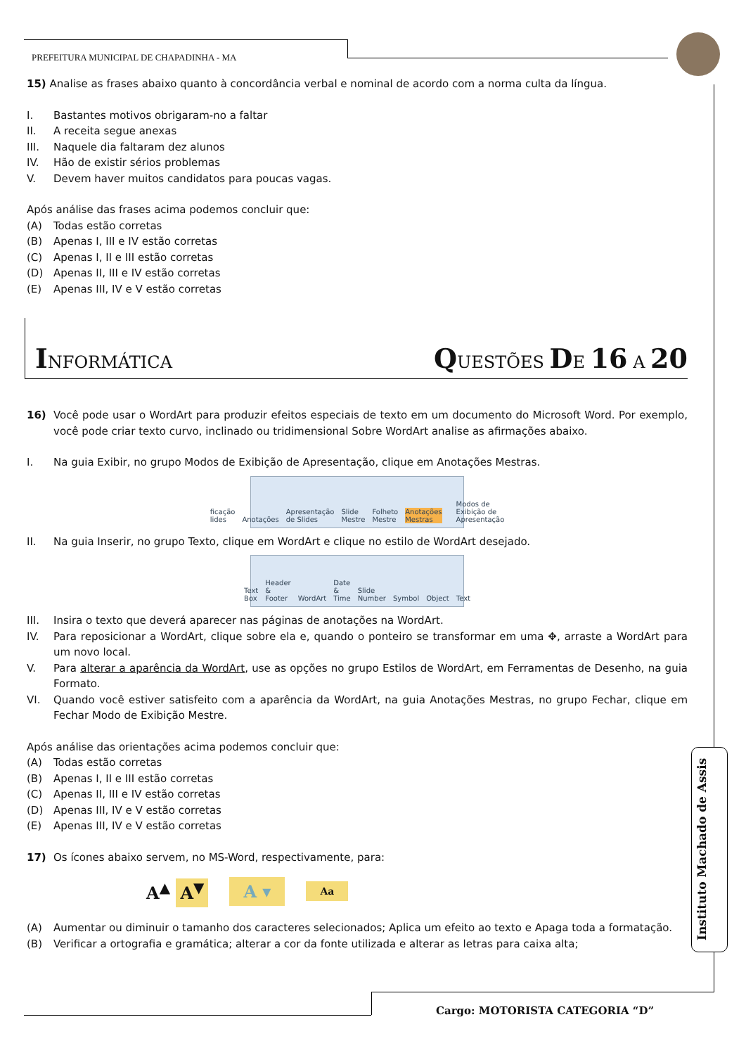PREFEITURA MUNICIPAL DE CHAPADINHA - MA
15) Analise as frases abaixo quanto à concordância verbal e nominal de acordo com a norma culta da língua.
I. Bastantes motivos obrigaram-no a faltar
II. A receita segue anexas
III. Naquele dia faltaram dez alunos
IV. Hão de existir sérios problemas
V. Devem haver muitos candidatos para poucas vagas.
Após análise das frases acima podemos concluir que:
(A) Todas estão corretas
(B) Apenas I, III e IV estão corretas
(C) Apenas I, II e III estão corretas
(D) Apenas II, III e IV estão corretas
(E) Apenas III, IV e V estão corretas
INFORMÁTICA QUESTÕES DE 16 A 20
16) Você pode usar o WordArt para produzir efeitos especiais de texto em um documento do Microsoft Word. Por exemplo, você pode criar texto curvo, inclinado ou tridimensional Sobre WordArt analise as afirmações abaixo.
I. Na guia Exibir, no grupo Modos de Exibição de Apresentação, clique em Anotações Mestras.
ficação lides Anotações Apresentação de Slides Slide Mestre Folheto Mestre Anotações Mestras
Modos de Exibição de Apresentação
II. Na guia Inserir, no grupo Texto, clique em WordArt e clique no estilo de WordArt desejado.
Text Box Header & Footer WordArt Date & Time Slide Number Symbol Object Text
III. Insira o texto que deverá aparecer nas páginas de anotações na WordArt.
IV. Para reposicionar a WordArt, clique sobre ela e, quando o ponteiro se transformar em uma ✥, arraste a WordArt para um novo local.
V. Para alterar a aparência da WordArt, use as opções no grupo Estilos de WordArt, em Ferramentas de Desenho, na guia Formato.
VI. Quando você estiver satisfeito com a aparência da WordArt, na guia Anotações Mestras, no grupo Fechar, clique em Fechar Modo de Exibição Mestre.
Após análise das orientações acima podemos concluir que:
(A) Todas estão corretas
(B) Apenas I, II e III estão corretas
(C) Apenas II, III e IV estão corretas
(D) Apenas III, IV e V estão corretas
(E) Apenas III, IV e V estão corretas
17) Os ícones abaixo servem, no MS-Word, respectivamente, para:
A<sup>▲</sup> A<sup>▼</sup> A ▾ Aa
(A) Aumentar ou diminuir o tamanho dos caracteres selecionados; Aplica um efeito ao texto e Apaga toda a formatação.
(B) Verificar a ortografia e gramática; alterar a cor da fonte utilizada e alterar as letras para caixa alta;
Instituto Machado de Assis
Cargo: MOTORISTA CATEGORIA “D”